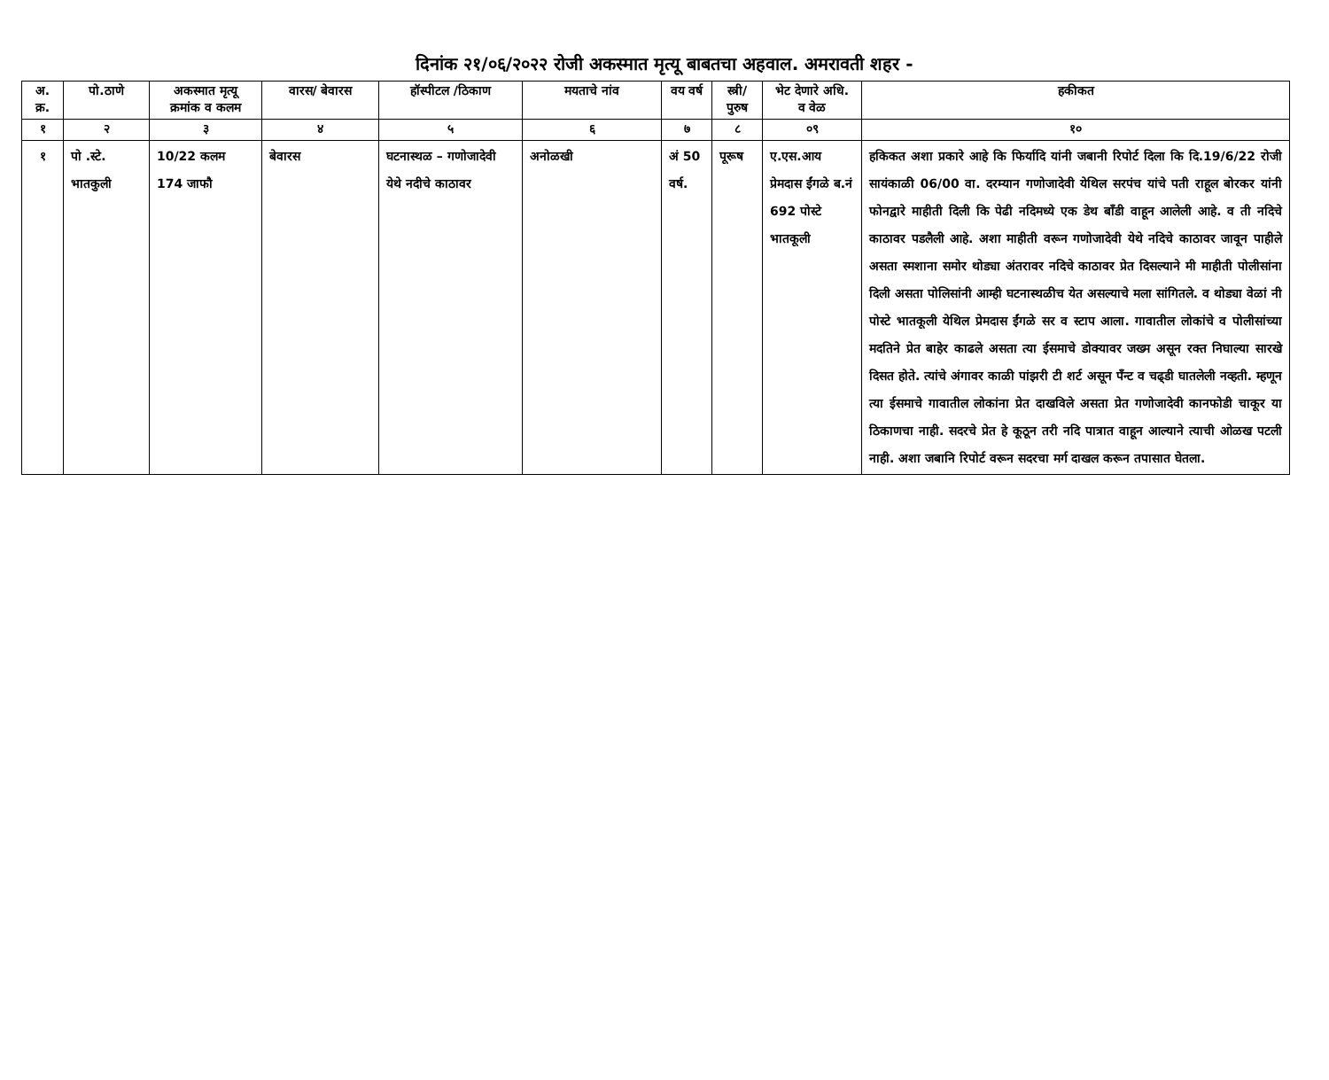दिनांक २१/०६/२०२२ रोजी अकस्मात मृत्यू बाबतचा अहवाल. अमरावती शहर -
| अ. क्र. | पो.ठाणे | अकस्मात मृत्यू क्रमांक व कलम | वारस/ बेवारस | हॉस्पीटल /ठिकाण | मयताचे नांव | वय वर्ष | स्त्री/ पुरुष | भेट देणारे अधि. व वेळ | हकीकत |
| --- | --- | --- | --- | --- | --- | --- | --- | --- | --- |
| १ | २ | ३ | ४ | ५ | ६ | ७ | ८ | ०९ | १० |
| १ | पो .स्टे. भातकुली | 10/22 कलम 174 जाफौ | बेवारस | घटनास्थळ – गणोजादेवी येथे नदीचे काठावर | अनोळखी | अं 50 वर्ष. | पूरूष | ए.एस.आय प्रेमदास ईंगळे ब.नं 692 पोस्टे भातकूली | हकिकत अशा प्रकारे आहे कि फिर्यादि यांनी जबानी रिपोर्ट दिला कि दि.19/6/22 रोजी सायंकाळी 06/00 वा. दरम्यान गणोजादेवी येथिल सरपंच यांचे पती राहूल बोरकर यांनी फोनद्वारे माहीती दिली कि पेढी नदिमध्ये एक डेथ बाँडी वाहून आलेली आहे. व ती नदिचे काठावर पडलैली आहे. अशा माहीती वरून गणोजादेवी येथे नदिचे काठावर जावून पाहीले असता स्मशाना समोर थोड्या अंतरावर नदिचे काठावर प्रेत दिसल्याने मी माहीती पोलीसांना दिली असता पोलिसांनी आम्ही घटनास्थळीच येत असल्याचे मला सांगितले. व थोड्या वेळां नी पोस्टे भातकूली येथिल प्रेमदास ईंगळे सर व स्टाप आला. गावातील लोकांचे व पोलीसांच्या मदतिने प्रेत बाहेर काढले असता त्या ईसमाचे डोक्यावर जख्म असून रक्त निघाल्या सारखे दिसत होते. त्यांचे अंगावर काळी पांझरी टी शर्ट असून पँन्ट व चढ्डी घातलेली नव्हती. म्हणून त्या ईसमाचे गावातील लोकांना प्रेत दाखविले असता प्रेत गणोजादेवी कानफोडी चाकूर या ठिकाणचा नाही. सदरचे प्रेत हे कूठून तरी नदि पात्रात वाहून आल्याने त्याची ओळख पटली नाही. अशा जबानि रिपोर्ट वरून सदरचा मर्ग दाखल करून तपासात घेतला. |